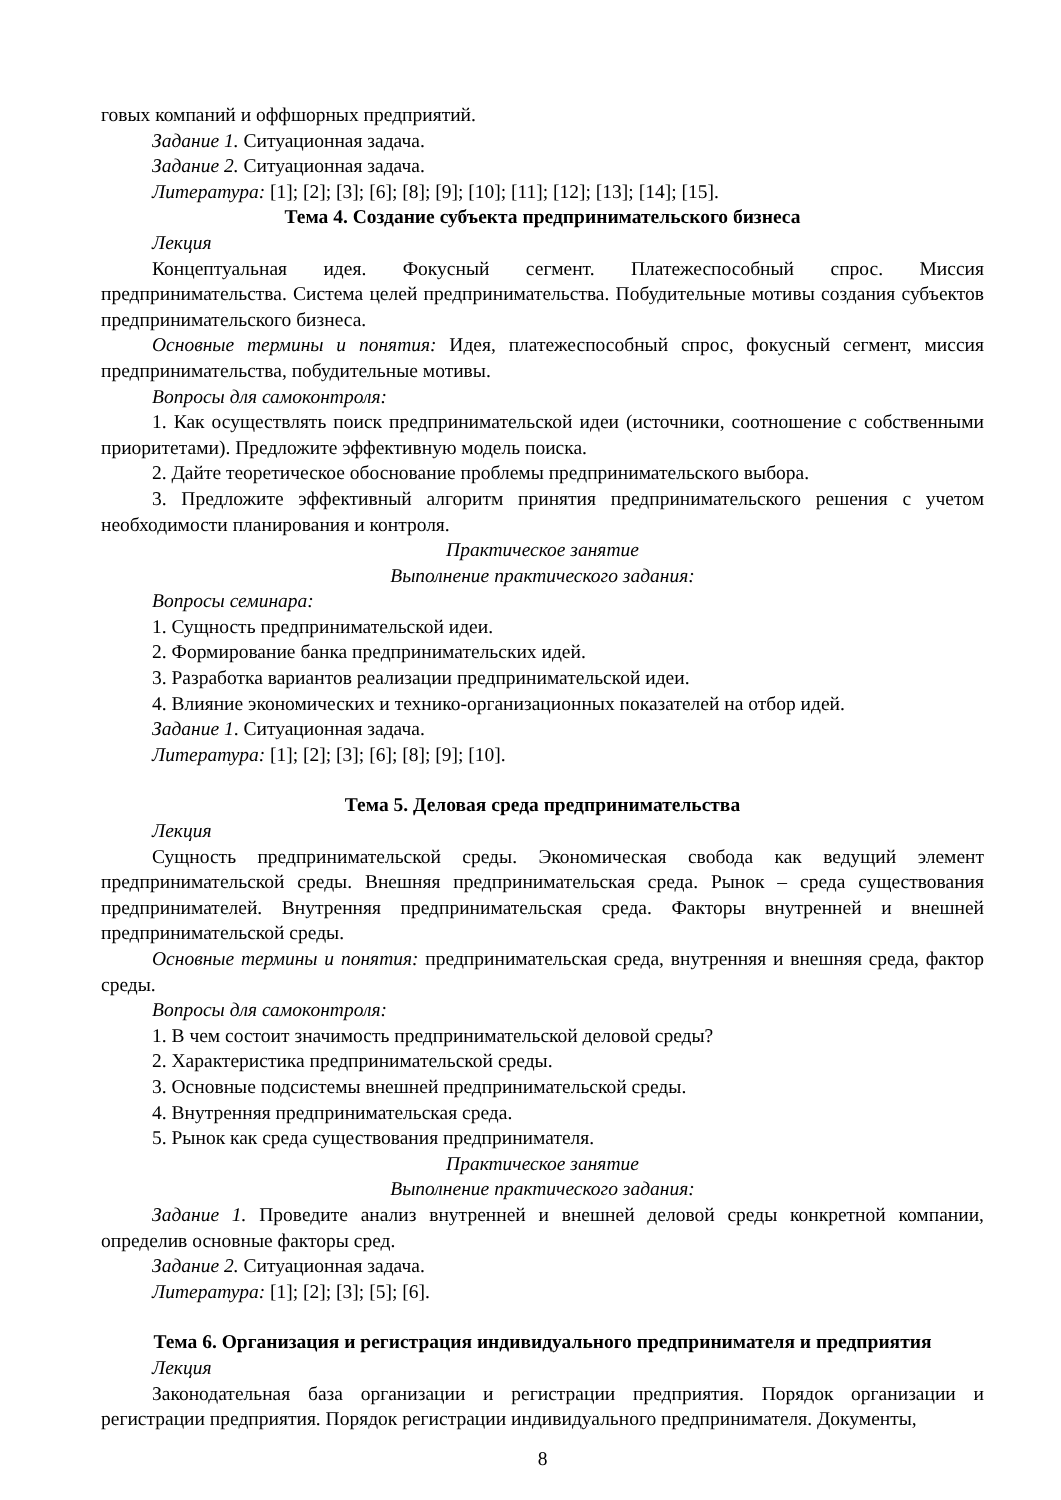говых компаний и оффшорных предприятий.
Задание 1. Ситуационная задача.
Задание 2. Ситуационная задача.
Литература: [1]; [2]; [3]; [6]; [8]; [9]; [10]; [11]; [12]; [13]; [14]; [15].
Тема 4. Создание субъекта предпринимательского бизнеса
Лекция
Концептуальная идея. Фокусный сегмент. Платежеспособный спрос. Миссия предпринимательства. Система целей предпринимательства. Побудительные мотивы создания субъектов предпринимательского бизнеса.
Основные термины и понятия: Идея, платежеспособный спрос, фокусный сегмент, миссия предпринимательства, побудительные мотивы.
Вопросы для самоконтроля:
1. Как осуществлять поиск предпринимательской идеи (источники, соотношение с собственными приоритетами). Предложите эффективную модель поиска.
2. Дайте теоретическое обоснование проблемы предпринимательского выбора.
3. Предложите эффективный алгоритм принятия предпринимательского решения с учетом необходимости планирования и контроля.
Практическое занятие
Выполнение практического задания:
Вопросы семинара:
1. Сущность предпринимательской идеи.
2. Формирование банка предпринимательских идей.
3. Разработка вариантов реализации предпринимательской идеи.
4. Влияние экономических и технико-организационных показателей на отбор идей.
Задание 1. Ситуационная задача.
Литература: [1]; [2]; [3]; [6]; [8]; [9]; [10].
Тема 5. Деловая среда предпринимательства
Лекция
Сущность предпринимательской среды. Экономическая свобода как ведущий элемент предпринимательской среды. Внешняя предпринимательская среда. Рынок – среда существования предпринимателей. Внутренняя предпринимательская среда. Факторы внутренней и внешней предпринимательской среды.
Основные термины и понятия: предпринимательская среда, внутренняя и внешняя среда, фактор среды.
Вопросы для самоконтроля:
1. В чем состоит значимость предпринимательской деловой среды?
2. Характеристика предпринимательской среды.
3. Основные подсистемы внешней предпринимательской среды.
4. Внутренняя предпринимательская среда.
5. Рынок как среда существования предпринимателя.
Практическое занятие
Выполнение практического задания:
Задание 1. Проведите анализ внутренней и внешней деловой среды конкретной компании, определив основные факторы сред.
Задание 2. Ситуационная задача.
Литература: [1]; [2]; [3]; [5]; [6].
Тема 6. Организация и регистрация индивидуального предпринимателя и предприятия
Лекция
Законодательная база организации и регистрации предприятия. Порядок организации и регистрации предприятия. Порядок регистрации индивидуального предпринимателя. Документы,
8